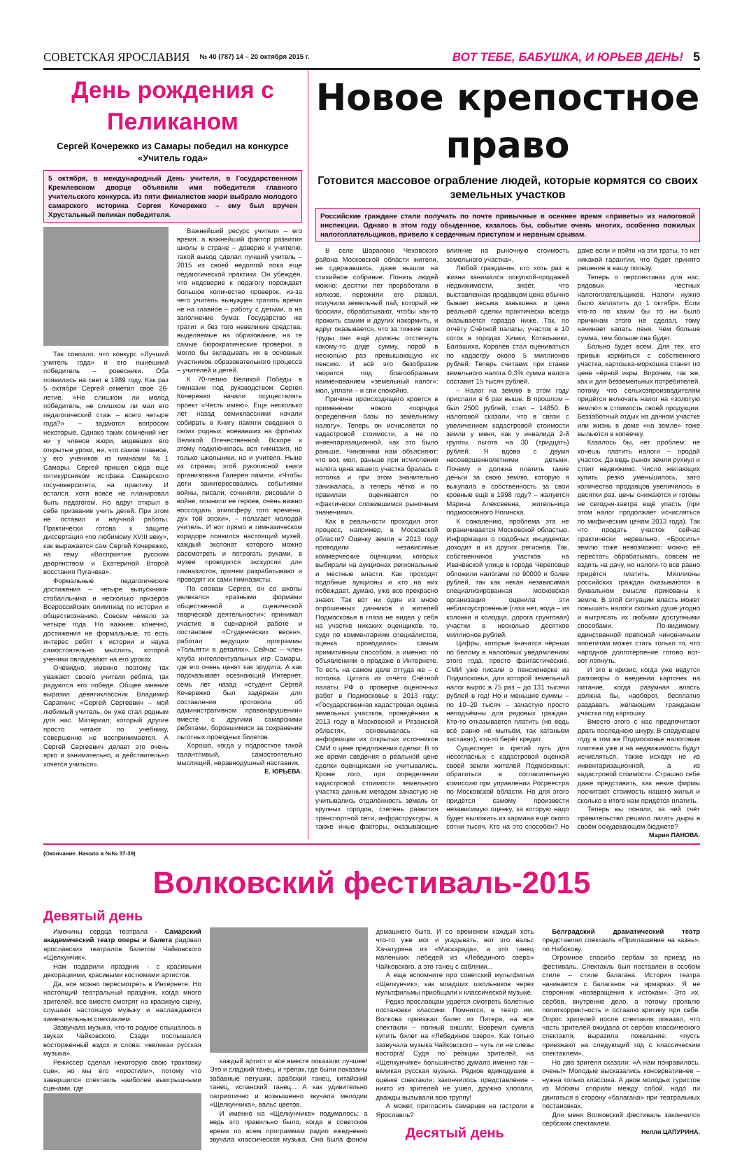СОВЕТСКАЯ ЯРОСЛАВИЯ № 40 (787) 14 – 20 октября 2015 г. ВОТ ТЕБЕ, БАБУШКА, И ЮРЬЕВ ДЕНЬ! 5
День рождения с Пеликаном
Сергей Кочережко из Самары победил на конкурсе «Учитель года»
5 октября, в международный День учителя, в Государственном Кремлевском дворце объявили имя победителя главного учительского конкурса. Из пяти финалистов жюри выбрало молодого самарского историка Сергея Кочережко – ему был вручен Хрустальный пеликан победителя.
Так совпало, что конкурс «Лучший учитель года» и его нынешний победитель – ровесники. Оба появились на свет в 1989 году. Как раз 5 октября Сергей отметил свое 26-летие. «Не слишком ли молод победитель, не слишком ли мал его педагогический стаж – всего четыре года?» – задаются вопросом некоторые. Однако таких сомнений нет ни у членов жюри, видевших его открытые уроки, ни, что самое главное, у его учеников из гимназии №1 Самары. Сергей пришел сюда еще пятикурсником истфака Самарского госуниверситета, на практику. И остался, хотя вовсе не планировал быть педагогом. Но вдруг открыл в себе призвание учить детей. При этом не оставил и научной работы. Практически готова к защите диссертация «по любимому XVIII веку», как выражается сам Сергей Кочережко, на тему «Восприятие русским дворянством и Екатериной Второй восстания Пугачева».
Формальные педагогические достижения – четыре выпускника-стобалльника и несколько призеров Всероссийских олимпиад по истории и обществознанию. Совсем немало за четыре года. Но важнее, конечно, достижения не формальные, то есть интерес ребят к истории и наука самостоятельно мыслить, которой ученики овладевают на его уроках.
Очевидно, именно поэтому так уважают своего учителя ребята, так радуются его победе. Общее мнение выразил девятиклассник Владимир Сарапкин: «Сергей Сергеевич – мой любимый учитель, он уже стал родным для нас. Материал, который другие просто читают по учебнику, совершенно не воспринимается. А Сергей Сергеевич делает это очень ярко и занимательно, и действительно хочется учиться».
Важнейший ресурс учителя – его время, а важнейший фактор развития школы в стране – доверие к учителю, такой вывод сделал лучший учитель – 2015 из своей недолгой пока еще педагогической практики. Он убежден, что недоверие к педагогу порождает большое количество проверок, из-за чего учитель вынужден тратить время не на главное – работу с детьми, а на заполнение бумаг. Государство же тратит и без того невеликие средства, выделяемые на образование, на те самые бюрократические проверки, а могло бы вкладывать их в основных участников образовательного процесса – учителей и детей.
К 70-летию Великой Победы в гимназии под руководством Сергея Кочережко начали осуществлять проект «Честь имею». Еще несколько лет назад семиклассники начали собирать в Книгу памяти сведения о своих родных, воевавших на фронтах Великой Отечественной. Вскоре к этому подключилась вся гимназия, не только школьники, но и учителя. Ныне из страниц этой рукописной книги организована Галерея памяти. «Чтобы дети заинтересовались событиями войны, писали, сочиняли, рисовали о войне, помнили ее героев, очень важно воссоздать атмосферу того времени, дух той эпохи», – полагает молодой учитель. И вот прямо в гимназическом коридоре появился настоящий музей, каждый экспонат которого можно рассмотреть и потрогать руками, в музее проводятся экскурсии для гимназистов, причем разрабатывают и проводят их сами гимназисты.
По словам Сергея, он со школы увлекался «разными формами общественной и сценической творческой деятельности»: принимал участие в сценарной работе и постановке «Студенческих весен», работал ведущим программы «Тольятти в деталях». Сейчас – член клуба интеллектуальных игр Самары, где его очень ценят как эрудита. А как подсказывает всезнающий Интернет, семь лет назад «студент Сергей Кочережко был задержан для составления протокола об административном правонарушении» вместе с другими самарскими ребятами, боровшимися за сохранение льготных проездных билетов.
Хорошо, когда у подростков такой талантливый, самостоятельно мыслящий, неравнодушный наставник.
Е. ЮРЬЕВА.
Новое крепостное право
Готовится массовое ограбление людей, которые кормятся со своих земельных участков
Российские граждане стали получать по почте привычные в осеннее время «приветы» из налоговой инспекции. Однако в этом году обыденное, казалось бы, событие очень многих, особенно пожилых налогоплательщиков, привело к сердечным приступам и нервным срывам.
В селе Шарапово Чеховского района Московской области жители, не сдержавшись, даже вышли на стихийное собрание. Понять людей можно: десятки лет проработали в колхозе, пережили его развал, получили земельный пай, который не бросили, обрабатывают, чтобы как-то прожить самим и других накормить, и вдруг оказывается, что за тяжкие свои труды они ещё должны отстегнуть какому-то дяде сумму, порой в несколько раз превышающую их пенсию. И всё это безобразие творится под благообразным наименованием «земельный налог»: мол, уплати – и спи спокойно.
Причина происходящего кроется в применении нового «порядка определения базы по земельному налогу». Теперь он исчисляется по кадастровой стоимости, а не по инвентаризационной, как это было раньше. Чиновники нам объясняют: что вот, мол, раньше при исчислении налога цена вашего участка бралась с потолка и при этом значительно занижалась, а теперь чётко и по правилам оценивается по «фактически сложившимся рыночным значениям».
Как в реальности проходил этот процесс, например, в Московской области? Оценку земли в 2013 году проводили независимые коммерческие оценщики, которых выбирали на аукционах региональные и местные власти. Как проходят подобные аукционы и кто на них побеждает, думаю, уже все прекрасно знают. Так вот ни один из мною опрошенных дачников и жителей Подмосковья в глаза не видел у себя на участке никаких оценщиков, то, судя по комментариям специалистов, оценка проводилась самым примитивным способом, а именно: по объявлениям о продаже в Интернете. То есть на самом деле оттуда же – с потолка. Цитата из отчёта Счётной палаты РФ о проверке оценочных работ в Подмосковье в 2013 году: «Государственная кадастровая оценка земельных участков, проведённая в 2013 году в Московской и Рязанской областях, основывалась на информации из открытых источников СМИ о цене предложения сделки. В то же время сведения о реальной цене сделки оценщиками не учитывались. Кроме того, при определении кадастровой стоимости земельного участка данным методом зачастую не учитывались отдалённость земель от крупных городов, степень развития транспортной сети, инфраструктуры, а также иные факторы, оказывающие влияние на рыночную стоимость земельного участка».
Любой гражданин, кто хоть раз в жизни занимался покупкой-продажей недвижимости, знает, что выставленная продавцом цена обычно бывает весьма завышена и цена реальной сделки практически всегда оказывается гораздо ниже. Так, по отчёту Счётной палаты, участок в 10 соток в городах Химки, Котельники, Балашиха, Королёв стал оцениваться по кадастру около 5 миллионов рублей. Теперь считаем: при ставке земельного налога 0,3% сумма налога составит 15 тысяч рублей.
– Налог на землю в этом году прислали в 6 раз выше. В прошлом – был 2500 рублей, стал – 14850. В налоговой сказали, что в связи с увеличением кадастровой стоимости земли у меня, как у инвалида 2-й группы, льгота на 30 (тридцать) рублей. Я вдова с двумя несовершеннолетними детьми. Почему я должна платить такие деньги за свою землю, которую я выкупала в собственность за свои кровные ещё в 1998 году? – жалуется Марина Алексеевна, жительница подмосковного Ногинска.
К сожалению, проблема эта не ограничивается Московской областью. Информация о подобных инцидентах доходит и из других регионов. Так, собственников участков на Ивачёвской улице в городе Череповце обложили налогами по 90000 и более рублей, так как некая независимая специализированная московская организация оценила эти неблагоустроенные (газа нет, вода – из колонки и колодца, дорога грунтовая) участки в несколько десятков миллионов рублей.
Цифры, которые значатся чёрным по белому в налоговых уведомлениях этого года, просто фантастические. СМИ уже писали о пенсионерке из Подмосковья, для которой земельный налог вырос в 75 раз – до 131 тысячи рублей в год! Но и меньшие суммы – по 10–20 тысяч – зачастую просто неподъёмны для рядовых граждан. Кто-то отказывается платить (но ведь всё равно не мытьём, так катаньем заставят), кто-то берёт кредит.
Существует и третий путь для несогласных с кадастровой оценкой своей земли жителей Подмосковья: обратиться в согласительную комиссию при управлении Росреестра по Московской области. Но для этого придётся самому произвести независимую оценку, за которую надо будет выложить из кармана ещё около сотни тысяч. Кто на это способен? Но даже если и пойти на эти траты, то нет никакой гарантии, что будет принято решение в вашу пользу.
Теперь о перспективах для нас, рядовых честных налогоплательщиков. Налоги нужно было заплатить до 1 октября. Если кто-то по каким бы то ни было причинам этого не сделал, тому начинает капать пеня. Чем больше сумма, тем больше она будет.
Больно будет всем. Для тех, кто привык кормиться с собственного участка, картошка-моркошка станет по цене чёрной икры. Впрочем, так же, как и для безземельных потребителей, потому что сельхозпроизводителям придётся включать налог на «золотую землю» в стоимость своей продукции. Беззаботный отдых на дачном участке или жизнь в доме «на земле» тоже выльются в копеечку.
Казалось бы, нет проблем: не хочешь платить налоги – продай участок. Да ведь рынок земли рухнул и стоит недвижимо. Число желающих купить резко уменьшилось, зато количество продавцов увеличилось в десятки раз, цены снижаются и готовы не сегодня-завтра ещё упасть (при этом налог продолжает исчисляться по мифическим ценам 2013 года). Так что продать участок сейчас практически нереально. «Бросить» землю тоже невозможно: можно её перестать обрабатывать, совсем не ездить на дачу, но налоги-то все равно придётся платить. Миллионы российских граждан оказываются в буквальном смысле прикованы к земле. В этой ситуации власть может повышать налоги сколько душе угодно и вытрясать их любыми доступными способами. По-видимому, единственной препоной чиновничьим аппетитам может стать только то, что народное долготерпение готово вот-вот лопнуть.
И это в кризис, когда уже ведутся разговоры о введении карточек на питание, когда разумная власть должна бы, наоборот, бесплатно раздавать желающим гражданам участки под картошку.
Вместо этого с нас предпочитают драть последнюю шкуру. В следующем году в том же Подмосковье налоговые платежи уже и на недвижимость будут исчисляться, также исходя не из инвентаризационной, а из кадастровой стоимости. Страшно себе даже представить, как некие фирмы посчитают стоимость нашего жилья и сколько в итоге нам придётся платить.
Теперь вы поняли, за чей счёт правительство решило латать дыры в своём оскудевающем бюджете?
Мария ПАНОВА.
(Окончание. Начало в №№ 37-39)
Волковский фестиваль-2015
Девятый день
Именины сердца театрала - Самарский академический театр оперы и балета радовал ярославских театралов балетом Чайковского «Щелкунчик».
Нам подарили праздник - с красивыми декорациями, красивыми костюмами артистов.
Да, все можно пересмотреть в Интернете. Но настоящий театральный праздник, когда много зрителей, все вместе смотрят на красивую сцену, слушают настоящую музыку и наслаждаются замечательным спектаклем.
Зазвучала музыка, что-то родное слышалось в звуках Чайковского. Сзади послышался восторженный вздох и слова: «великая русская музыка».
Режиссер сделал некоторую свою трактовку сцен, но мы его «простили», потому что завершился спектакль наиболее выигрышными сценами, где
каждый артист и все вместе показали лучшее! Это и сладкий танец, и трепак, где были показаны забавные петушки, арабский танец, китайский танец, испанский танец... А как удивительно патриотично и возвышенно звучала мелодии «Щелкунчика», вальс цветов.
И именно на «Щелкунчике» подумалось: а ведь это правильно было, когда в советское время по всем программам радио ежедневно звучала классическая музыка. Она была фоном домашнего быта. И со временем каждый хоть что-то уже мог и угадывать, вот это вальс Хачатуряна из «Маскарада», а это танец маленьких лебедей из «Лебединого озера» Чайковского, а это танец с саблями...
А еще вспомните про советский мультфильм «Щелкунчик», как младших школьников через мультфильмы приобщали к классической музыке.
Редко ярославцам удается смотреть балетные постановки классики. Помнится, в театр им. Волкова приезжал балет из Питера, на все спектакли – полный аншлаг. Вовремя сумела купить билет на «Лебединое озеро». Как только зазвучала музыка Чайковского – чуть ли не слезы восторга! Судя по реакции зрителей, на «Щелкунчике» большинство думало именно так – великая русская музыка. Редкое единодушие в оценке спектакля: закончилось представление - никто из зрителей не ушел, дружно хлопали, дважды вызывали всю труппу!
А может, пригласить самарцев на гастроли в Ярославль?
Десятый день
Белградский драматический театр представлял спектакль «Приглашение на казнь», по Набокову.
Огромное спасибо сербам за приезд на фестиваль. Спектакль был поставлен в особом стиле – стиле балагана. История театра начинается с балаганов на ярмарках. Я не сторонник «возвращения к истокам». Это их, сербов, внутренне дело, а потому проявлю политкорректность и оставлю критику при себе. Опрос зрителей после спектакля показал, что часть зрителей ожидала от сербов классического спектакля, выразила пожелание: «пусть приезжают на следующий год с классическим спектаклем».
Но два зрителя сказали: «А нам понравилось, очень!» Молодые высказались консервативнее – нужна только классика. А двое молодых туристов из Москвы спорили между собой, надо ли двигаться в сторону «балагана» при театральных постановках.
Для меня Волковский фестиваль закончился сербским спектаклем.
Нелли ЦАПУРИНА.